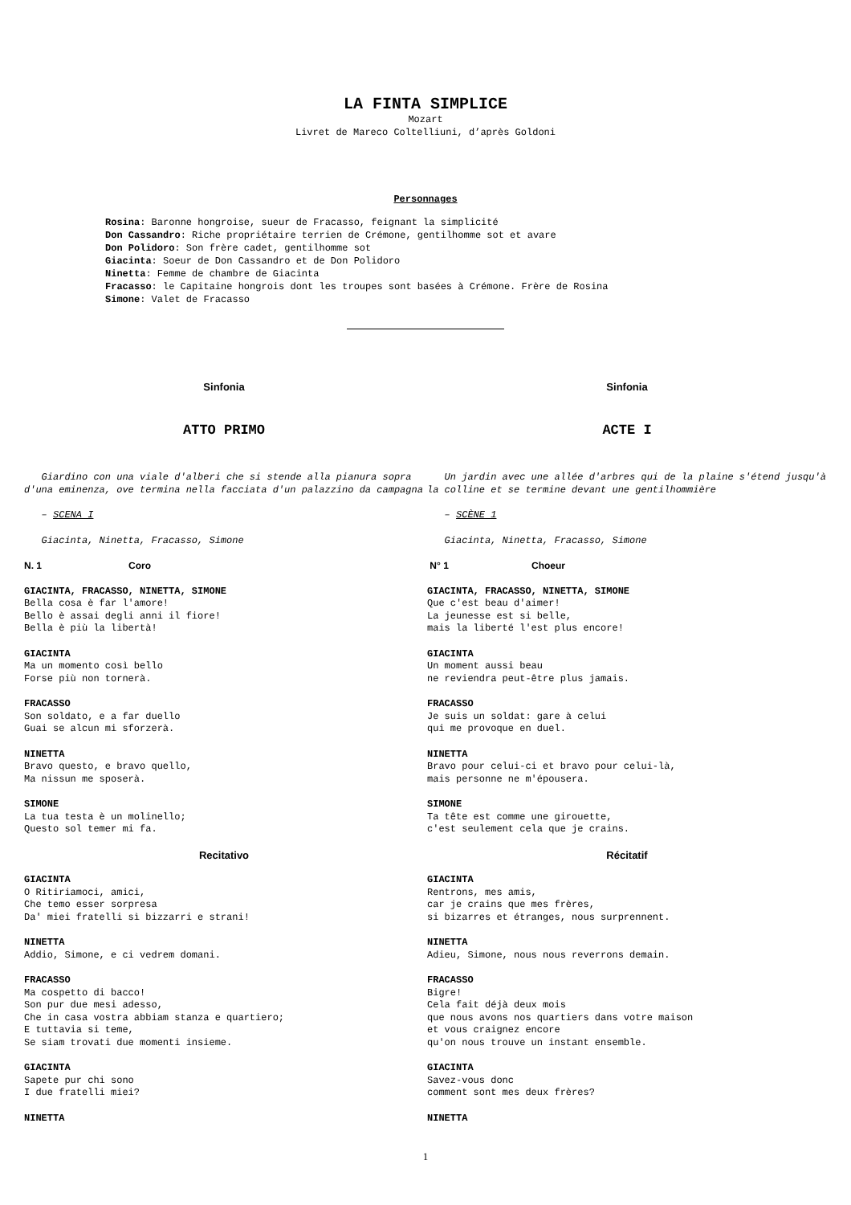LA FINTA SIMPLICE
Mozart
Livret de Mareco Coltelliuni, d’après Goldoni
Personnages
Rosina: Baronne hongroise, sueur de Fracasso, feignant la simplicité
Don Cassandro: Riche propriétaire terrien de Crémone, gentilhomme sot et avare
Don Polidoro: Son frère cadet, gentilhomme sot
Giacinta: Soeur de Don Cassandro et de Don Polidoro
Ninetta: Femme de chambre de Giacinta
Fracasso: le Capitaine hongrois dont les troupes sont basées à Crémone. Frère de Rosina
Simone: Valet de Fracasso
Sinfonia
ATTO PRIMO
Giardino con una viale d'alberi che si stende alla pianura sopra d'una eminenza, ove termina nella facciata d'un palazzino da campagna
– SCENA I
Giacinta, Ninetta, Fracasso, Simone
N. 1 Coro
GIACINTA, FRACASSO, NINETTA, SIMONE
Bella cosa è far l'amore!
Bello è assai degli anni il fiore!
Bella è più la libertà!
GIACINTA
Ma un momento così bello
Forse più non tornerà.
FRACASSO
Son soldato, e a far duello
Guai se alcun mi sforzerà.
NINETTA
Bravo questo, e bravo quello,
Ma nissun me sposerà.
SIMONE
La tua testa è un molinello;
Questo sol temer mi fa.
Recitativo
GIACINTA
O Ritiriamoci, amici,
Che temo esser sorpresa
Da' miei fratelli sì bizzarri e strani!
NINETTA
Addio, Simone, e ci vedrem domani.
FRACASSO
Ma cospetto di bacco!
Son pur due mesi adesso,
Che in casa vostra abbiam stanza e quartiero;
E tuttavia si teme,
Se siam trovati due momenti insieme.
GIACINTA
Sapete pur chi sono
I due fratelli miei?
NINETTA
Sinfonia
ACTE I
Un jardin avec une allée d'arbres qui de la plaine s'étend jusqu'à la colline et se termine devant une gentilhommière
– SCÈNE 1
Giacinta, Ninetta, Fracasso, Simone
N° 1 Choeur
GIACINTA, FRACASSO, NINETTA, SIMONE
Que c'est beau d'aimer!
La jeunesse est si belle,
mais la liberté l'est plus encore!
GIACINTA
Un moment aussi beau
ne reviendra peut-être plus jamais.
FRACASSO
Je suis un soldat: gare à celui
qui me provoque en duel.
NINETTA
Bravo pour celui-ci et bravo pour celui-là,
mais personne ne m'épousera.
SIMONE
Ta tête est comme une girouette,
c'est seulement cela que je crains.
Récitatif
GIACINTA
Rentrons, mes amis,
car je crains que mes frères,
si bizarres et étranges, nous surprennent.
NINETTA
Adieu, Simone, nous nous reverrons demain.
FRACASSO
Bigre!
Cela fait déjà deux mois
que nous avons nos quartiers dans votre maison
et vous craignez encore
qu'on nous trouve un instant ensemble.
GIACINTA
Savez-vous donc
comment sont mes deux frères?
NINETTA
1